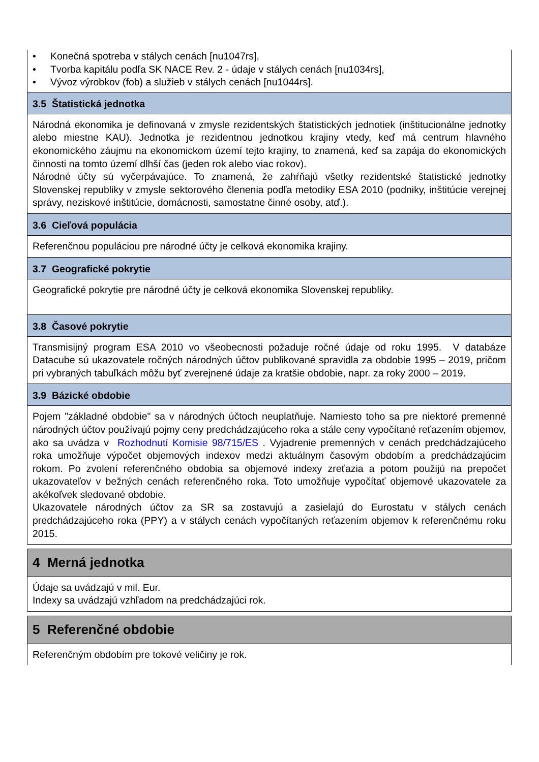• Konečná spotreba v stálych cenách [nu1047rs],
• Tvorba kapitálu podľa SK NACE Rev. 2 - údaje v stálych cenách [nu1034rs],
• Vývoz výrobkov (fob) a služieb v stálych cenách [nu1044rs].
3.5 Štatistická jednotka
Národná ekonomika je definovaná v zmysle rezidentských štatistických jednotiek (inštitucionálne jednotky alebo miestne KAU). Jednotka je rezidentnou jednotkou krajiny vtedy, keď má centrum hlavného ekonomického záujmu na ekonomickom území tejto krajiny, to znamená, keď sa zapája do ekonomických činnosti na tomto území dlhší čas (jeden rok alebo viac rokov).
Národné účty sú vyčerpávajúce. To znamená, že zahŕňajú všetky rezidentské štatistické jednotky Slovenskej republiky v zmysle sektorového členenia podľa metodiky ESA 2010 (podniky, inštitúcie verejnej správy, neziskové inštitúcie, domácnosti, samostatne činné osoby, atď.).
3.6 Cieľová populácia
Referenčnou populáciou pre národné účty je celková ekonomika krajiny.
3.7 Geografické pokrytie
Geografické pokrytie pre národné účty je celková ekonomika Slovenskej republiky.
3.8 Časové pokrytie
Transmisijný program ESA 2010 vo všeobecnosti požaduje ročné údaje od roku 1995. V databáze Datacube sú ukazovatele ročných národných účtov publikované spravidla za obdobie 1995 – 2019, pričom pri vybraných tabuľkách môžu byť zverejnené údaje za kratšie obdobie, napr. za roky 2000 – 2019.
3.9 Bázické obdobie
Pojem "základné obdobie" sa v národných účtoch neuplatňuje. Namiesto toho sa pre niektoré premenné národných účtov používajú pojmy ceny predchádzajúceho roka a stále ceny vypočítané reťazením objemov, ako sa uvádza v Rozhodnutí Komisie 98/715/ES . Vyjadrenie premenných v cenách predchádzajúceho roka umožňuje výpočet objemových indexov medzi aktuálnym časovým obdobím a predchádzajúcim rokom. Po zvolení referenčného obdobia sa objemové indexy zreťazia a potom použijú na prepočet ukazovateľov v bežných cenách referenčného roka. Toto umožňuje vypočítať objemové ukazovatele za akékoľvek sledované obdobie.
Ukazovatele národných účtov za SR sa zostavujú a zasielajú do Eurostatu v stálych cenách predchádzajúceho roka (PPY) a v stálych cenách vypočítaných reťazením objemov k referenčnému roku 2015.
4 Merná jednotka
Údaje sa uvádzajú v mil. Eur.
Indexy sa uvádzajú vzhľadom na predchádzajúci rok.
5 Referenčné obdobie
Referenčným obdobím pre tokové veličiny je rok.